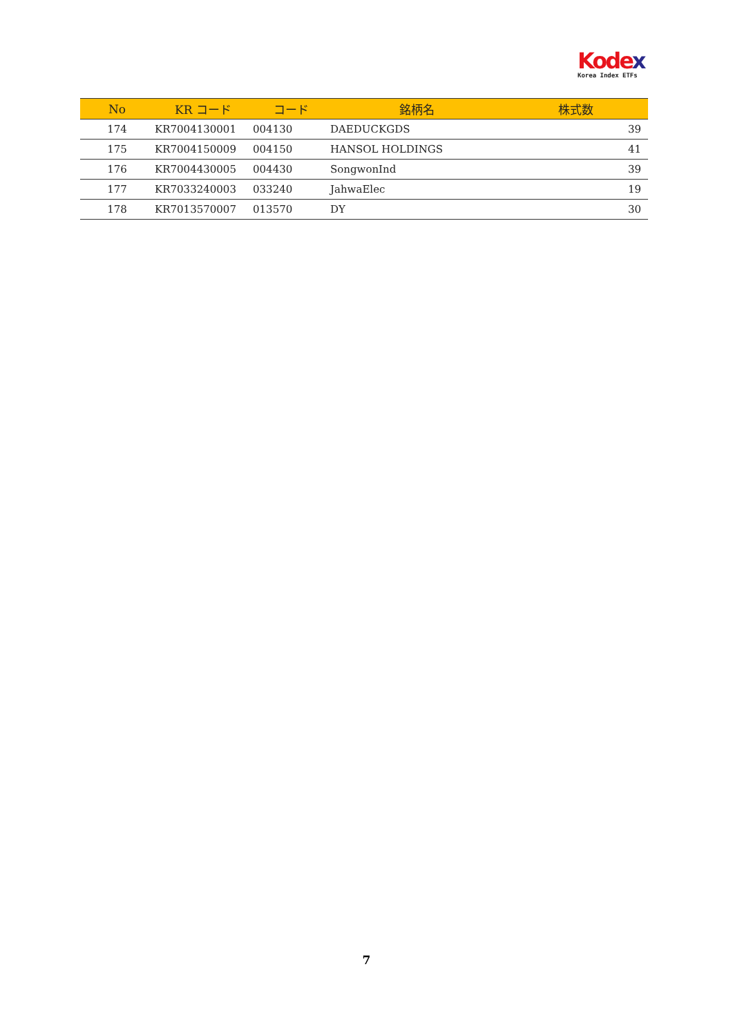Kodex
Korea Index ETFs
| No | KR コード | コード | 銘柄名 | 株式数 |
| --- | --- | --- | --- | --- |
| 174 | KR7004130001 | 004130 | DAEDUCKGDS | 39 |
| 175 | KR7004150009 | 004150 | HANSOL HOLDINGS | 41 |
| 176 | KR7004430005 | 004430 | SongwonInd | 39 |
| 177 | KR7033240003 | 033240 | JahwaElec | 19 |
| 178 | KR7013570007 | 013570 | DY | 30 |
7